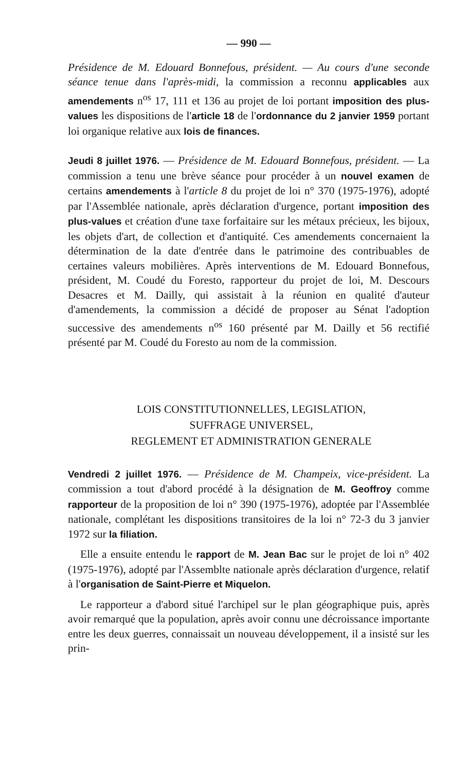— 990 —
Présidence de M. Edouard Bonnefous, président. — Au cours d'une seconde séance tenue dans l'après-midi, la commission a reconnu applicables aux amendements n<sup>os</sup> 17, 111 et 136 au projet de loi portant imposition des plus-values les dispositions de l'article 18 de l'ordonnance du 2 janvier 1959 portant loi organique relative aux lois de finances.
Jeudi 8 juillet 1976. — Présidence de M. Edouard Bonnefous, président. — La commission a tenu une brève séance pour procéder à un nouvel examen de certains amendements à l'article 8 du projet de loi n° 370 (1975-1976), adopté par l'Assemblée nationale, après déclaration d'urgence, portant imposition des plus-values et création d'une taxe forfaitaire sur les métaux précieux, les bijoux, les objets d'art, de collection et d'antiquité. Ces amendements concernaient la détermination de la date d'entrée dans le patrimoine des contribuables de certaines valeurs mobilières. Après interventions de M. Edouard Bonnefous, président, M. Coudé du Foresto, rapporteur du projet de loi, M. Descours Desacres et M. Dailly, qui assistait à la réunion en qualité d'auteur d'amendements, la commission a décidé de proposer au Sénat l'adoption successive des amendements n<sup>os</sup> 160 présenté par M. Dailly et 56 rectifié présenté par M. Coudé du Foresto au nom de la commission.
LOIS CONSTITUTIONNELLES, LEGISLATION,
SUFFRAGE UNIVERSEL,
REGLEMENT ET ADMINISTRATION GENERALE
Vendredi 2 juillet 1976. — Présidence de M. Champeix, vice-président. La commission a tout d'abord procédé à la désignation de M. Geoffroy comme rapporteur de la proposition de loi n° 390 (1975-1976), adoptée par l'Assemblée nationale, complétant les dispositions transitoires de la loi n° 72-3 du 3 janvier 1972 sur la filiation.
Elle a ensuite entendu le rapport de M. Jean Bac sur le projet de loi n° 402 (1975-1976), adopté par l'Assemblte nationale après déclaration d'urgence, relatif à l'organisation de Saint-Pierre et Miquelon.
Le rapporteur a d'abord situé l'archipel sur le plan géographique puis, après avoir remarqué que la population, après avoir connu une décroissance importante entre les deux guerres, connaissait un nouveau développement, il a insisté sur les prin-